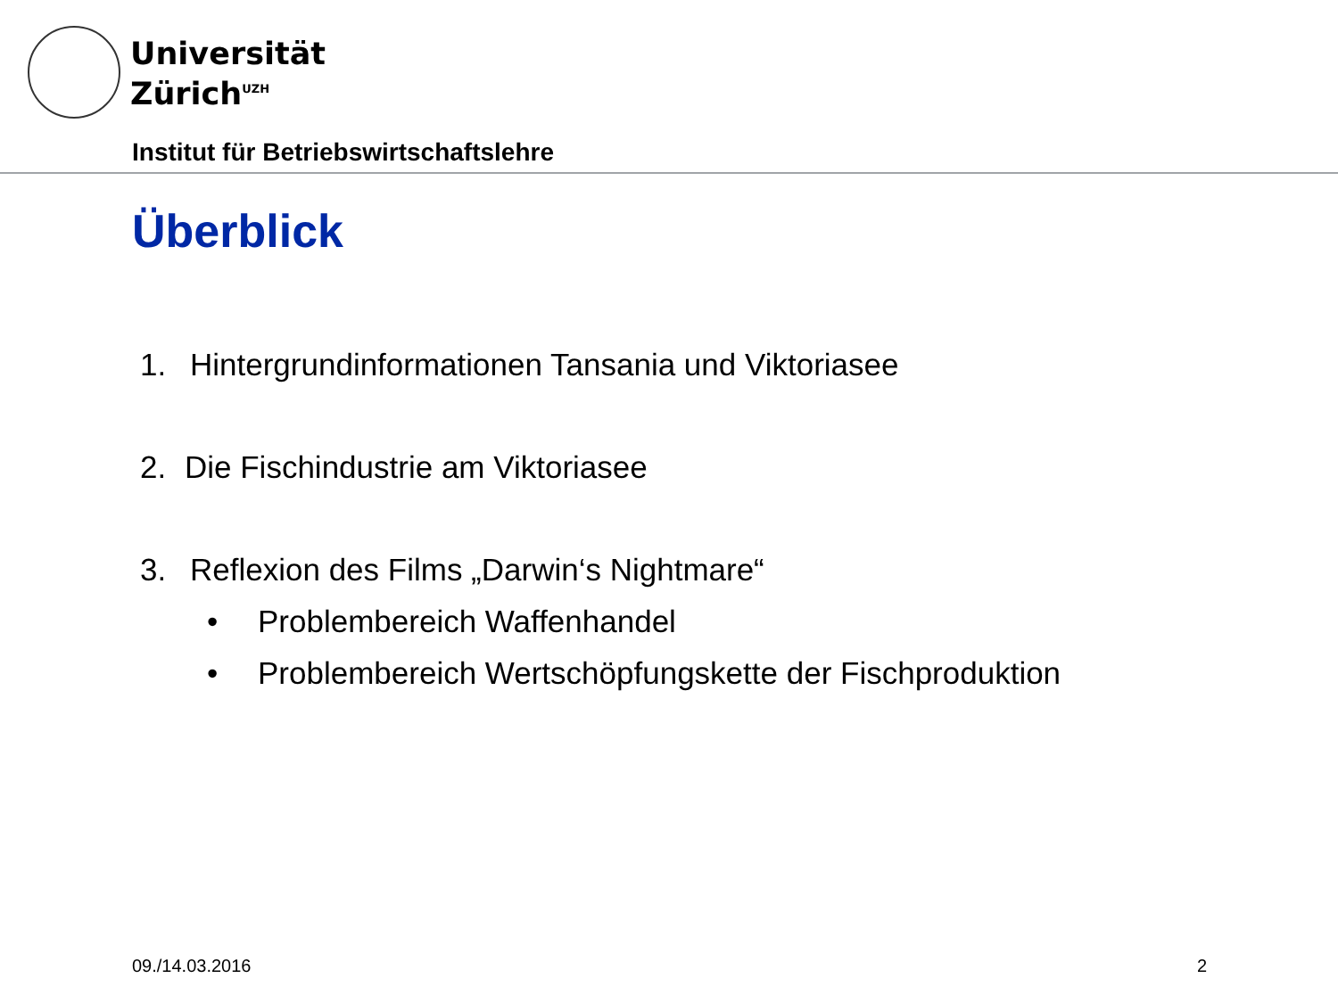Universität
Zürich<sup>UZH</sup>
Institut für Betriebswirtschaftslehre
Überblick
1. Hintergrundinformationen Tansania und Viktoriasee
2. Die Fischindustrie am Viktoriasee
3. Reflexion des Films „Darwin‘s Nightmare“
• Problembereich Waffenhandel
• Problembereich Wertschöpfungskette der Fischproduktion
09./14.03.2016 2